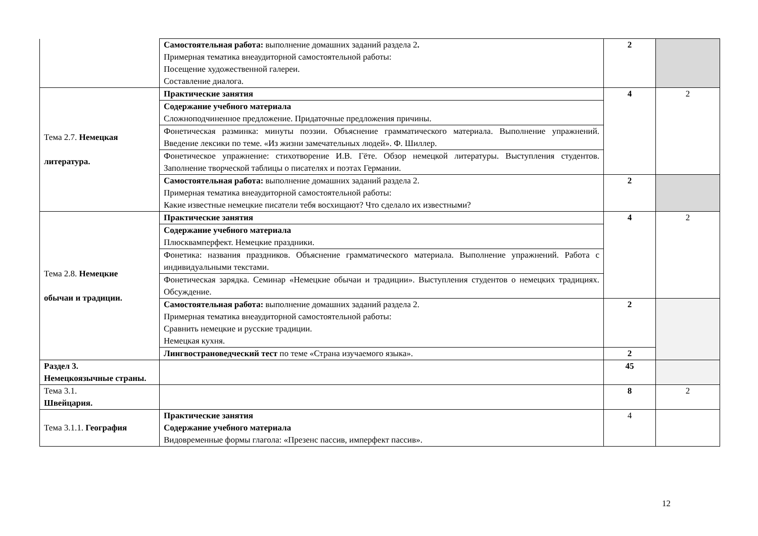| | Самостоятельная работа: выполнение домашних заданий раздела 2 . Примерная тематика внеаудиторной самостоятельной работы: Посещение художественной галереи. Составление диалога. | 2 | |
| Тема 2.7. Немецкая литература. | Практические занятия | 4 | 2 |
| | Содержание учебного материала Сложноподчиненное предложение. Придаточные предложения причины. | | |
| | Фонетическая разминка: минуты поэзии. Объяснение грамматического материала. Выполнение упражнений. Введение лексики по теме. «Из жизни замечательных людей». Ф. Шиллер. | | |
| | Фонетическое упражнение: стихотворение И.В. Гёте. Обзор немецкой литературы. Выступления студентов. Заполнение творческой таблицы о писателях и поэтах Германии. | | |
| | Самостоятельная работа: выполнение домашних заданий раздела 2. Примерная тематика внеаудиторной самостоятельной работы: Какие известные немецкие писатели тебя восхищают? Что сделало их известными? | 2 | |
| Тема 2.8. Немецкие обычаи и традиции. | Практические занятия | 4 | 2 |
| | Содержание учебного материала Плюсквамперфект. Немецкие праздники. | | |
| | Фонетика: названия праздников. Объяснение грамматического материала. Выполнение упражнений. Работа с индивидуальными текстами. | | |
| | Фонетическая зарядка. Семинар «Немецкие обычаи и традиции». Выступления студентов о немецких традициях. Обсуждение. | | |
| | Самостоятельная работа: выполнение домашних заданий раздела 2. Примерная тематика внеаудиторной самостоятельной работы: Сравнить немецкие и русские традиции. Немецкая кухня. | 2 | |
| | Лингвострановедческий тест по теме «Страна изучаемого языка». | 2 | |
| Раздел 3. Немецкоязычные страны. | | 45 | |
| Тема 3.1. Швейцария. | | 8 | 2 |
| Тема 3.1.1. География | Практические занятия Содержание учебного материала Видовременные формы глагола: «Презенс пассив, имперфект пассив». | 4 | |
12